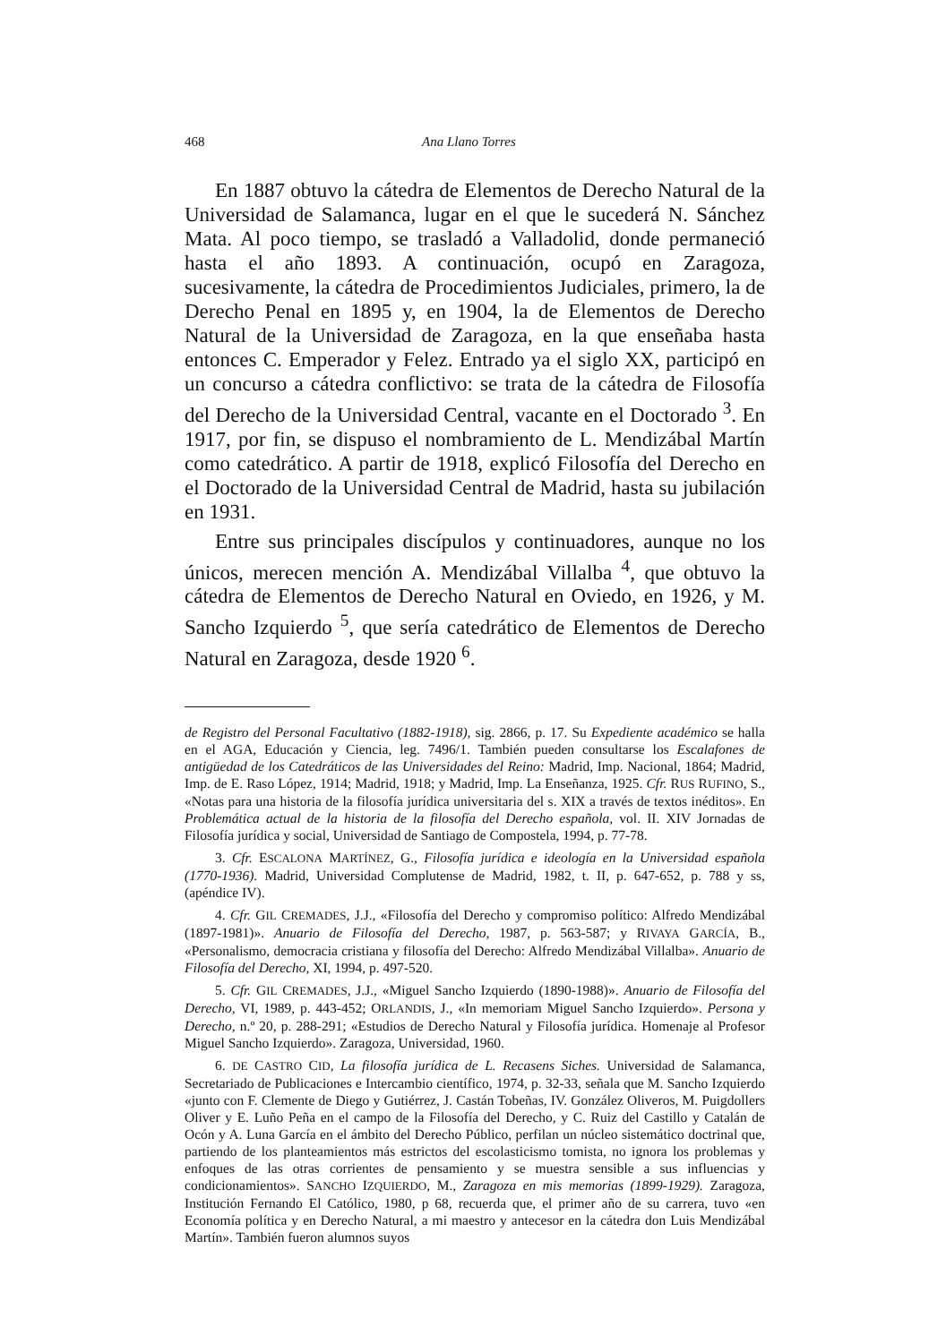468 Ana Llano Torres
En 1887 obtuvo la cátedra de Elementos de Derecho Natural de la Universidad de Salamanca, lugar en el que le sucederá N. Sánchez Mata. Al poco tiempo, se trasladó a Valladolid, donde permaneció hasta el año 1893. A continuación, ocupó en Zaragoza, sucesivamente, la cátedra de Procedimientos Judiciales, primero, la de Derecho Penal en 1895 y, en 1904, la de Elementos de Derecho Natural de la Universidad de Zaragoza, en la que enseñaba hasta entonces C. Emperador y Felez. Entrado ya el siglo XX, participó en un concurso a cátedra conflictivo: se trata de la cátedra de Filosofía del Derecho de la Universidad Central, vacante en el Doctorado <sup>3</sup>. En 1917, por fin, se dispuso el nombramiento de L. Mendizábal Martín como catedrático. A partir de 1918, explicó Filosofía del Derecho en el Doctorado de la Universidad Central de Madrid, hasta su jubilación en 1931.
Entre sus principales discípulos y continuadores, aunque no los únicos, merecen mención A. Mendizábal Villalba <sup>4</sup>, que obtuvo la cátedra de Elementos de Derecho Natural en Oviedo, en 1926, y M. Sancho Izquierdo <sup>5</sup>, que sería catedrático de Elementos de Derecho Natural en Zaragoza, desde 1920 <sup>6</sup>.
de Registro del Personal Facultativo (1882-1918), sig. 2866, p. 17. Su Expediente académico se halla en el AGA, Educación y Ciencia, leg. 7496/1. También pueden consultarse los Escalafones de antigüedad de los Catedráticos de las Universidades del Reino: Madrid, Imp. Nacional, 1864; Madrid, Imp. de E. Raso López, 1914; Madrid, 1918; y Madrid, Imp. La Enseñanza, 1925. Cfr. RUS RUFINO, S., «Notas para una historia de la filosofía jurídica universitaria del s. XIX a través de textos inéditos». En Problemática actual de la historia de la filosofía del Derecho española, vol. II. XIV Jornadas de Filosofía jurídica y social, Universidad de Santiago de Compostela, 1994, p. 77-78.
3. Cfr. ESCALONA MARTÍNEZ, G., Filosofía jurídica e ideología en la Universidad española (1770-1936). Madrid, Universidad Complutense de Madrid, 1982, t. II, p. 647-652, p. 788 y ss, (apéndice IV).
4. Cfr. GIL CREMADES, J.J., «Filosofía del Derecho y compromiso político: Alfredo Mendizábal (1897-1981)». Anuario de Filosofía del Derecho, 1987, p. 563-587; y RIVAYA GARCÍA, B., «Personalismo, democracia cristiana y filosofía del Derecho: Alfredo Mendizábal Villalba». Anuario de Filosofía del Derecho, XI, 1994, p. 497-520.
5. Cfr. GIL CREMADES, J.J., «Miguel Sancho Izquierdo (1890-1988)». Anuario de Filosofía del Derecho, VI, 1989, p. 443-452; ORLANDIS, J., «In memoriam Miguel Sancho Izquierdo». Persona y Derecho, n.º 20, p. 288-291; «Estudios de Derecho Natural y Filosofía jurídica. Homenaje al Profesor Miguel Sancho Izquierdo». Zaragoza, Universidad, 1960.
6. DE CASTRO CID, La filosofía jurídica de L. Recasens Siches. Universidad de Salamanca, Secretariado de Publicaciones e Intercambio científico, 1974, p. 32-33, señala que M. Sancho Izquierdo «junto con F. Clemente de Diego y Gutiérrez, J. Castán Tobeñas, IV. González Oliveros, M. Puigdollers Oliver y E. Luño Peña en el campo de la Filosofía del Derecho, y C. Ruiz del Castillo y Catalán de Ocón y A. Luna García en el ámbito del Derecho Público, perfilan un núcleo sistemático doctrinal que, partiendo de los planteamientos más estrictos del escolasticismo tomista, no ignora los problemas y enfoques de las otras corrientes de pensamiento y se muestra sensible a sus influencias y condicionamientos». SANCHO IZQUIERDO, M., Zaragoza en mis memorias (1899-1929). Zaragoza, Institución Fernando El Católico, 1980, p 68, recuerda que, el primer año de su carrera, tuvo «en Economía política y en Derecho Natural, a mi maestro y antecesor en la cátedra don Luis Mendizábal Martín». También fueron alumnos suyos